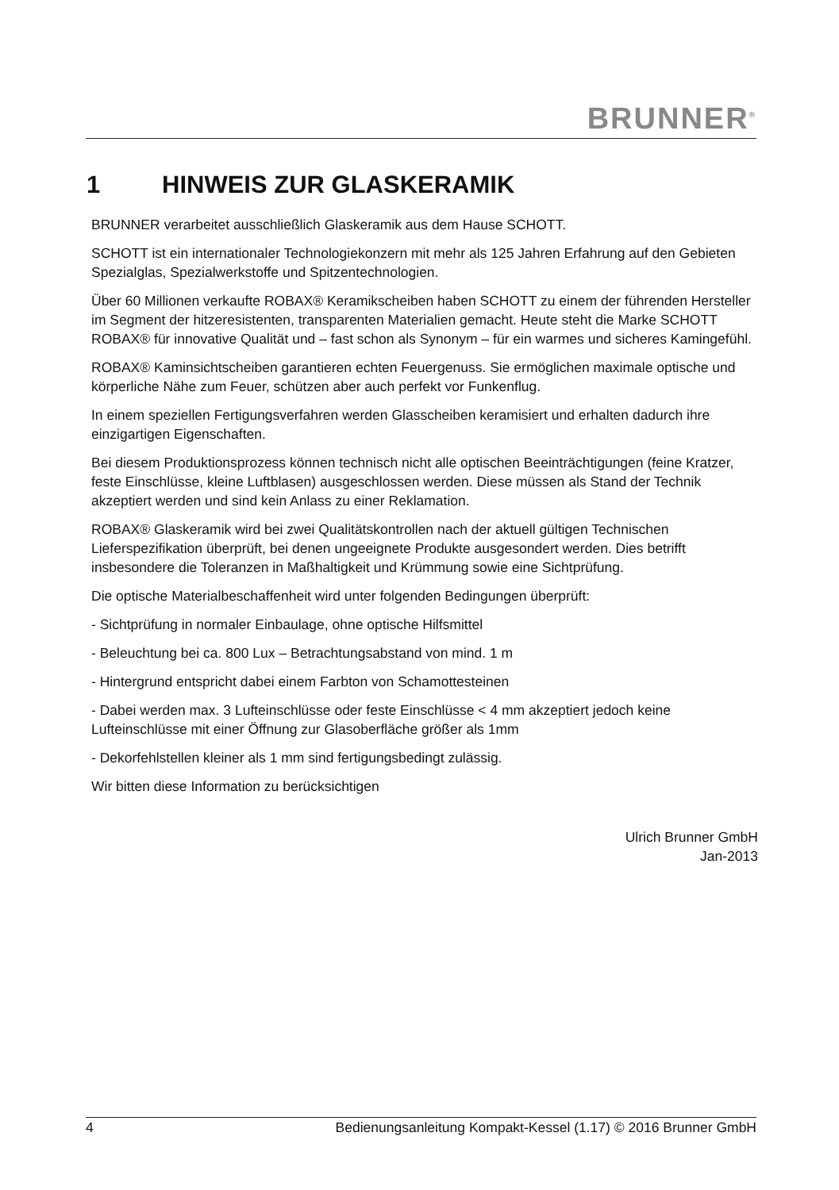BRUNNER<sup>®</sup>
1 HINWEIS ZUR GLASKERAMIK
BRUNNER verarbeitet ausschließlich Glaskeramik aus dem Hause SCHOTT.
SCHOTT ist ein internationaler Technologiekonzern mit mehr als 125 Jahren Erfahrung auf den Gebieten Spezialglas, Spezialwerkstoffe und Spitzentechnologien.
Über 60 Millionen verkaufte ROBAX® Keramikscheiben haben SCHOTT zu einem der führenden Hersteller im Segment der hitzeresistenten, transparenten Materialien gemacht. Heute steht die Marke SCHOTT ROBAX® für innovative Qualität und – fast schon als Synonym – für ein warmes und sicheres Kamingefühl.
ROBAX® Kaminsichtscheiben garantieren echten Feuergenuss. Sie ermöglichen maximale optische und körperliche Nähe zum Feuer, schützen aber auch perfekt vor Funkenflug.
In einem speziellen Fertigungsverfahren werden Glasscheiben keramisiert und erhalten dadurch ihre einzigartigen Eigenschaften.
Bei diesem Produktionsprozess können technisch nicht alle optischen Beeinträchtigungen (feine Kratzer, feste Einschlüsse, kleine Luftblasen) ausgeschlossen werden. Diese müssen als Stand der Technik akzeptiert werden und sind kein Anlass zu einer Reklamation.
ROBAX® Glaskeramik wird bei zwei Qualitätskontrollen nach der aktuell gültigen Technischen Lieferspezifikation überprüft, bei denen ungeeignete Produkte ausgesondert werden. Dies betrifft insbesondere die Toleranzen in Maßhaltigkeit und Krümmung sowie eine Sichtprüfung.
Die optische Materialbeschaffenheit wird unter folgenden Bedingungen überprüft:
- Sichtprüfung in normaler Einbaulage, ohne optische Hilfsmittel
- Beleuchtung bei ca. 800 Lux – Betrachtungsabstand von mind. 1 m
- Hintergrund entspricht dabei einem Farbton von Schamottesteinen
- Dabei werden max. 3 Lufteinschlüsse oder feste Einschlüsse < 4 mm akzeptiert jedoch keine Lufteinschlüsse mit einer Öffnung zur Glasoberfläche größer als 1mm
- Dekorfehlstellen kleiner als 1 mm sind fertigungsbedingt zulässig.
Wir bitten diese Information zu berücksichtigen
Ulrich Brunner GmbH
Jan-2013
4 Bedienungsanleitung Kompakt-Kessel (1.17) © 2016 Brunner GmbH